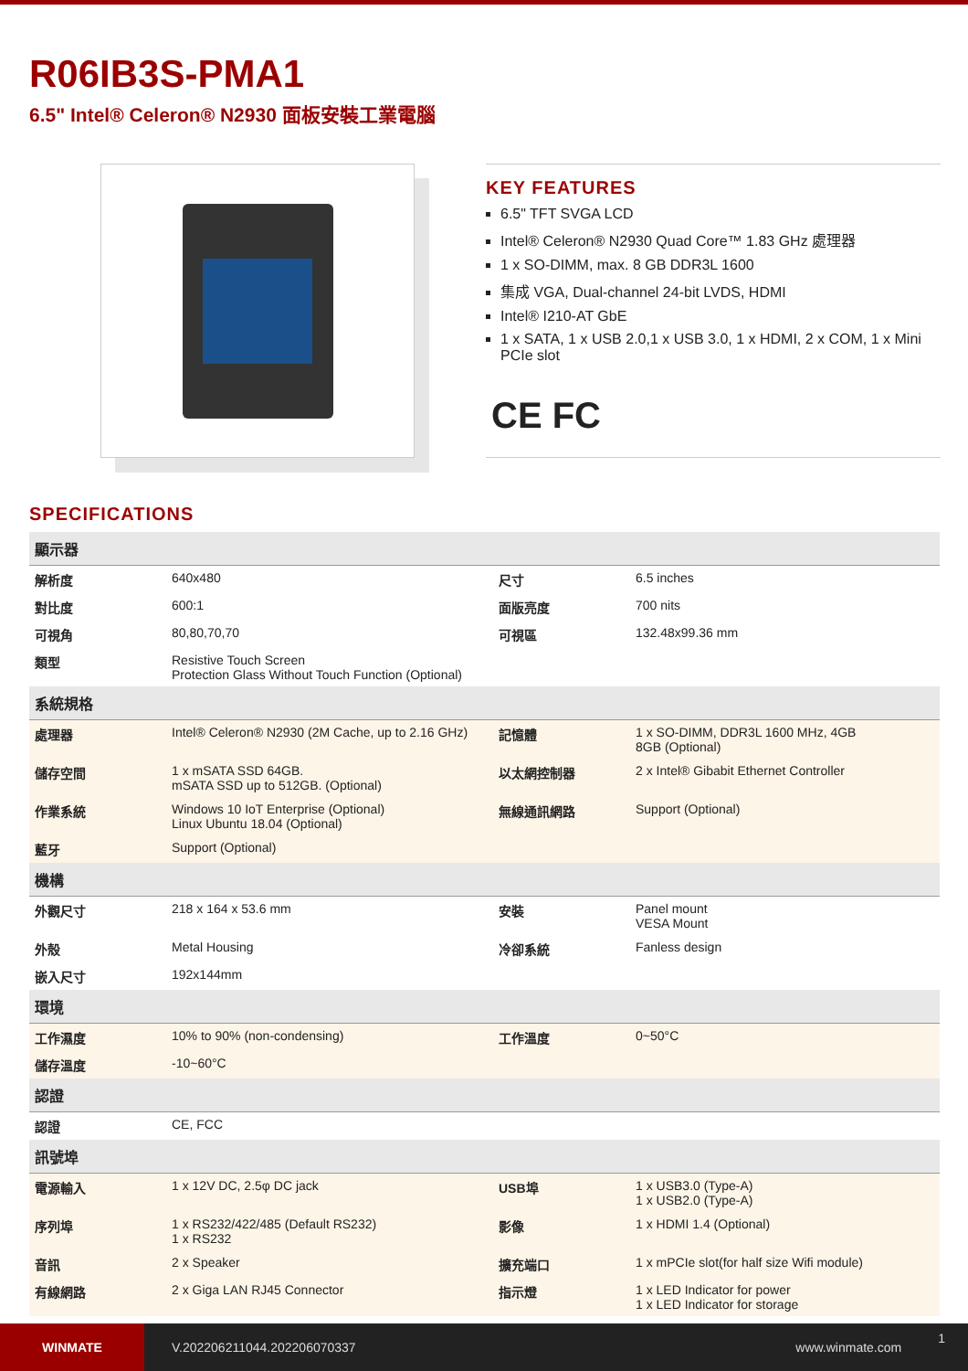R06IB3S-PMA1
6.5" Intel® Celeron® N2930 面板安裝工業電腦
KEY FEATURES
6.5" TFT SVGA LCD
Intel® Celeron® N2930 Quad Core™ 1.83 GHz 處理器
1 x SO-DIMM, max. 8 GB DDR3L 1600
集成 VGA, Dual-channel 24-bit LVDS, HDMI
Intel® I210-AT GbE
1 x SATA, 1 x USB 2.0,1 x USB 3.0, 1 x HDMI, 2 x COM, 1 x Mini PCIe slot
CE FC
SPECIFICATIONS
| 顯示器 | | | |
| --- | --- | --- | --- |
| 解析度 | 640x480 | 尺寸 | 6.5 inches |
| 對比度 | 600:1 | 面版亮度 | 700 nits |
| 可視角 | 80,80,70,70 | 可視區 | 132.48x99.36 mm |
| 類型 | Resistive Touch Screen Protection Glass Without Touch Function (Optional) | | |
| 系統規格 | | | |
| 處理器 | Intel® Celeron® N2930 (2M Cache, up to 2.16 GHz) | 記憶體 | 1 x SO-DIMM, DDR3L 1600 MHz, 4GB 8GB (Optional) |
| 儲存空間 | 1 x mSATA SSD 64GB. mSATA SSD up to 512GB. (Optional) | 以太網控制器 | 2 x Intel® Gibabit Ethernet Controller |
| 作業系統 | Windows 10 IoT Enterprise (Optional) Linux Ubuntu 18.04 (Optional) | 無線通訊網路 | Support (Optional) |
| 藍牙 | Support (Optional) | | |
| 機構 | | | |
| 外觀尺寸 | 218 x 164 x 53.6 mm | 安裝 | Panel mount VESA Mount |
| 外殼 | Metal Housing | 冷卻系統 | Fanless design |
| 嵌入尺寸 | 192x144mm | | |
| 環境 | | | |
| 工作濕度 | 10% to 90% (non-condensing) | 工作溫度 | 0~50°C |
| 儲存溫度 | -10~60°C | | |
| 認證 | | | |
| 認證 | CE, FCC | | |
| 訊號埠 | | | |
| 電源輸入 | 1 x 12V DC, 2.5φ DC jack | USB埠 | 1 x USB3.0 (Type-A) 1 x USB2.0 (Type-A) |
| 序列埠 | 1 x RS232/422/485 (Default RS232) 1 x RS232 | 影像 | 1 x HDMI 1.4 (Optional) |
| 音訊 | 2 x Speaker | 擴充端口 | 1 x mPCIe slot(for half size Wifi module) |
| 有線網路 | 2 x Giga LAN RJ45 Connector | 指示燈 | 1 x LED Indicator for power 1 x LED Indicator for storage |
WINMATE
V.202206211044.202206070337 www.winmate.com
1